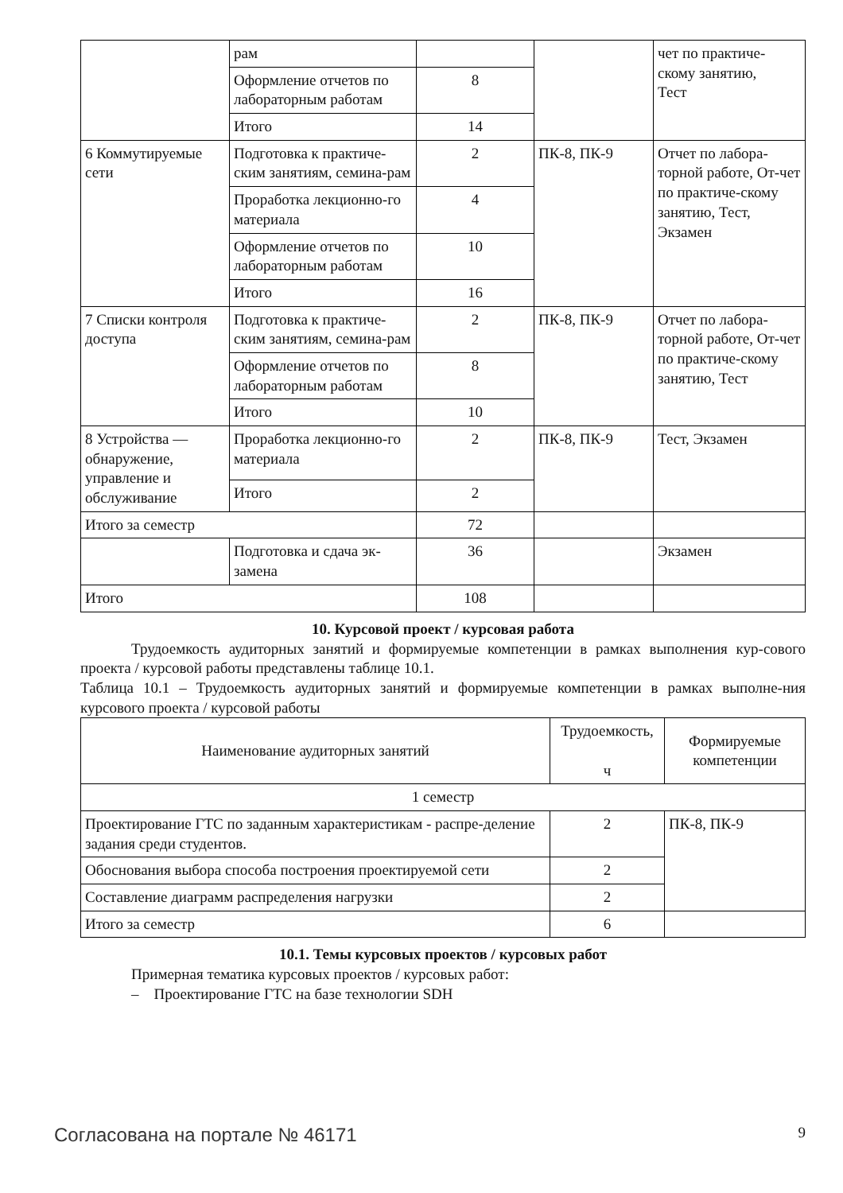| | рам | | | чет по практиче- скому занятию, Тест |
| | Оформление отчетов по лабораторным работам | 8 | | |
| | Итого | 14 | | |
| 6 Коммутируемые сети | Подготовка к практиче-ским занятиям, семина-рам | 2 | ПК-8, ПК-9 | Отчет по лабора-торной работе, От-чет по практиче-скому занятию, Тест, Экзамен |
| | Проработка лекционно-го материала | 4 | | |
| | Оформление отчетов по лабораторным работам | 10 | | |
| | Итого | 16 | | |
| 7 Списки контроля доступа | Подготовка к практиче-ским занятиям, семина-рам | 2 | ПК-8, ПК-9 | Отчет по лабора-торной работе, От-чет по практиче-скому занятию, Тест |
| | Оформление отчетов по лабораторным работам | 8 | | |
| | Итого | 10 | | |
| 8 Устройства — обнаружение, управление и обслуживание | Проработка лекционно-го материала | 2 | ПК-8, ПК-9 | Тест, Экзамен |
| | Итого | 2 | | |
| Итого за семестр | | 72 | | |
| | Подготовка и сдача эк-замена | 36 | | Экзамен |
| Итого | | 108 | | |
10. Курсовой проект / курсовая работа
Трудоемкость аудиторных занятий и формируемые компетенции в рамках выполнения кур-сового проекта / курсовой работы представлены таблице 10.1.
Таблица 10.1 – Трудоемкость аудиторных занятий и формируемые компетенции в рамках выполне-ния курсового проекта / курсовой работы
| Наименование аудиторных занятий | Трудоемкость, ч | Формируемые компетенции |
| --- | --- | --- |
| 1 семестр | | |
| Проектирование ГТС по заданным характеристикам - распре-деление задания среди студентов. | 2 | ПК-8, ПК-9 |
| Обоснования выбора способа построения проектируемой сети | 2 | |
| Составление диаграмм распределения нагрузки | 2 | |
| Итого за семестр | 6 | |
10.1. Темы курсовых проектов / курсовых работ
Примерная тематика курсовых проектов / курсовых работ:
– Проектирование ГТС на базе технологии SDH
Согласована на портале № 46171 9